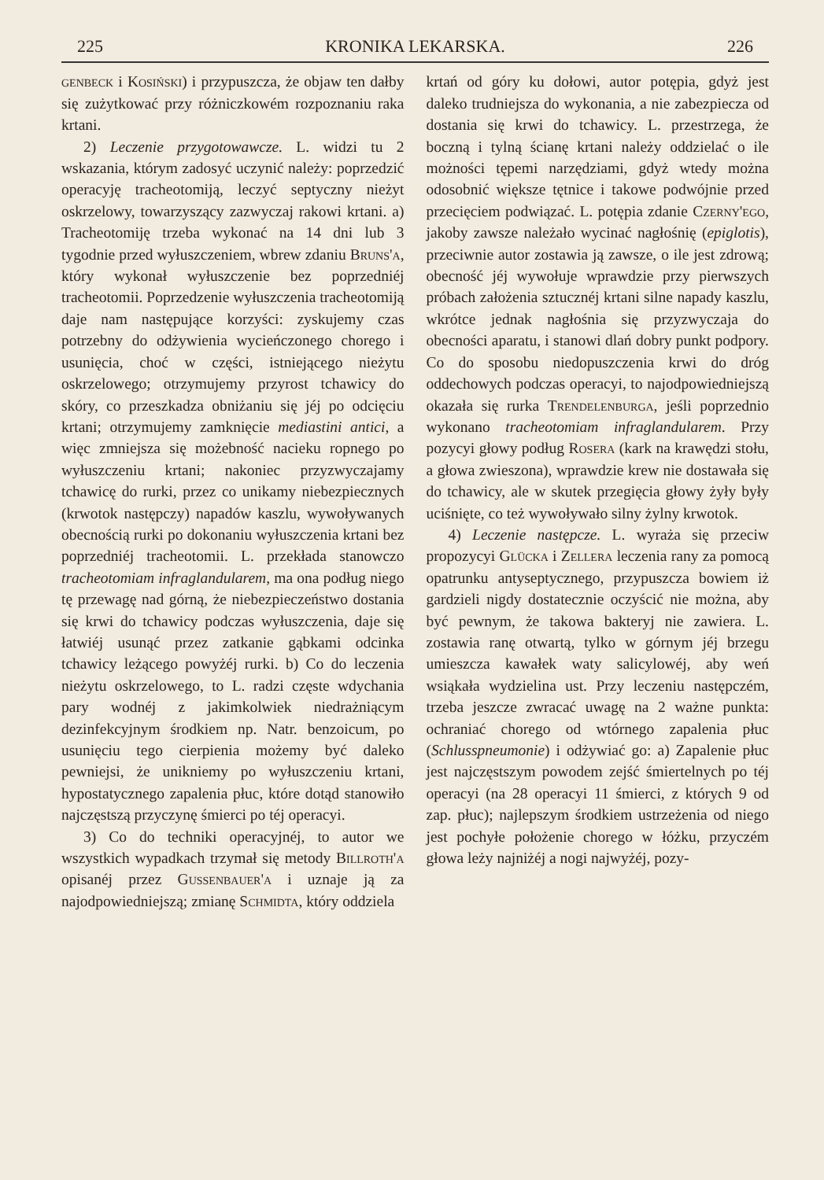225 KRONIKA LEKARSKA. 226
genbeck i Kosiński) i przypuszcza, że objaw ten dałby się zużytkować przy różniczkowém rozpoznaniu raka krtani.
2) Leczenie przygotowawcze. L. widzi tu 2 wskazania, którym zadosyć uczynić należy: poprzedzić operacyję tracheotomiją, leczyć septyczny nieżyt oskrzelowy, towarzyszący zazwyczaj rakowi krtani. a) Tracheotomiję trzeba wykonać na 14 dni lub 3 tygodnie przed wyłuszczeniem, wbrew zdaniu Bruns'a, który wykonał wyłuszczenie bez poprzedniéj tracheotomii. Poprzedzenie wyłuszczenia tracheotomiją daje nam następujące korzyści: zyskujemy czas potrzebny do odżywienia wycieńczonego chorego i usunięcia, choć w części, istniejącego nieżytu oskrzelowego; otrzymujemy przyrost tchawicy do skóry, co przeszkadza obniżaniu się jéj po odcięciu krtani; otrzymujemy zamknięcie mediastini antici, a więc zmniejsza się możebność nacieku ropnego po wyłuszczeniu krtani; nakoniec przyzwyczajamy tchawicę do rurki, przez co unikamy niebezpiecznych (krwotok następczy) napadów kaszlu, wywoływanych obecnością rurki po dokonaniu wyłuszczenia krtani bez poprzedniéj tracheotomii. L. przekłada stanowczo tracheotomiam infraglandularem, ma ona podług niego tę przewagę nad górną, że niebezpieczeństwo dostania się krwi do tchawicy podczas wyłuszczenia, daje się łatwiéj usunąć przez zatkanie gąbkami odcinka tchawicy leżącego powyżéj rurki. b) Co do leczenia nieżytu oskrzelowego, to L. radzi częste wdychania pary wodnéj z jakimkolwiek niedrażniącym dezinfekcyjnym środkiem np. Natr. benzoicum, po usunięciu tego cierpienia możemy być daleko pewniejsi, że unikniemy po wyłuszczeniu krtani, hypostatycznego zapalenia płuc, które dotąd stanowiło najczęstszą przyczynę śmierci po téj operacyi.
3) Co do techniki operacyjnéj, to autor we wszystkich wypadkach trzymał się metody Billroth'a opisanéj przez Gussenbauer'a i uznaje ją za najodpowiedniejszą; zmianę Schmidta, który oddziela
krtań od góry ku dołowi, autor potępia, gdyż jest daleko trudniejsza do wykonania, a nie zabezpiecza od dostania się krwi do tchawicy. L. przestrzega, że boczną i tylną ścianę krtani należy oddzielać o ile możności tępemi narzędziami, gdyż wtedy można odosobnić większe tętnice i takowe podwójnie przed przecięciem podwiązać. L. potępia zdanie Czerny'ego, jakoby zawsze należało wycinać nagłośnię (epiglotis), przeciwnie autor zostawia ją zawsze, o ile jest zdrową; obecność jéj wywołuje wprawdzie przy pierwszych próbach założenia sztucznéj krtani silne napady kaszlu, wkrótce jednak nagłośnia się przyzwyczaja do obecności aparatu, i stanowi dlań dobry punkt podpory. Co do sposobu niedopuszczenia krwi do dróg oddechowych podczas operacyi, to najodpowiedniejszą okazała się rurka Trendelenburga, jeśli poprzednio wykonano tracheotomiam infraglandularem. Przy pozycyi głowy podług Rosera (kark na krawędzi stołu, a głowa zwieszona), wprawdzie krew nie dostawała się do tchawicy, ale w skutek przegięcia głowy żyły były uciśnięte, co też wywoływało silny żylny krwotok.
4) Leczenie następcze. L. wyraża się przeciw propozycyi Glücka i Zellera leczenia rany za pomocą opatrunku antyseptycznego, przypuszcza bowiem iż gardzieli nigdy dostatecznie oczyścić nie można, aby być pewnym, że takowa bakteryj nie zawiera. L. zostawia ranę otwartą, tylko w górnym jéj brzegu umieszcza kawałek waty salicylowéj, aby weń wsiąkała wydzielina ust. Przy leczeniu następczém, trzeba jeszcze zwracać uwagę na 2 ważne punkta: ochraniać chorego od wtórnego zapalenia płuc (Schlusspneumonie) i odżywiać go: a) Zapalenie płuc jest najczęstszym powodem zejść śmiertelnych po téj operacyi (na 28 operacyi 11 śmierci, z których 9 od zap. płuc); najlepszym środkiem ustrzeżenia od niego jest pochyłe położenie chorego w łóżku, przyczém głowa leży najniżéj a nogi najwyżéj, pozy-